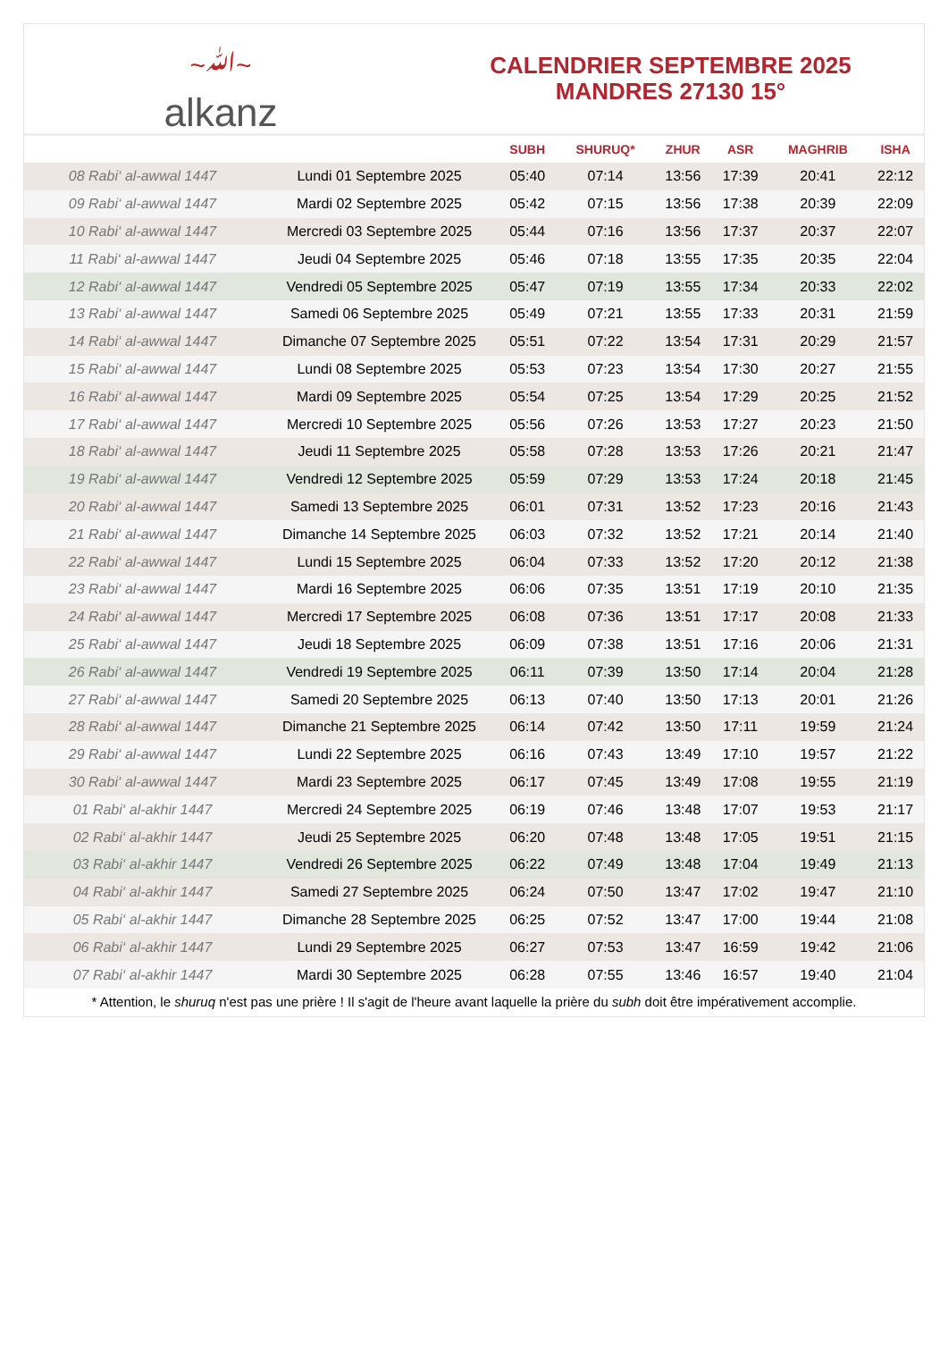~ﷲ~
alkanz
CALENDRIER SEPTEMBRE 2025
MANDRES 27130 15°
| | | SUBH | SHURUQ* | ZHUR | ASR | MAGHRIB | ISHA |
| --- | --- | --- | --- | --- | --- | --- | --- |
| 08 Rabi‘ al-awwal 1447 | Lundi 01 Septembre 2025 | 05:40 | 07:14 | 13:56 | 17:39 | 20:41 | 22:12 |
| 09 Rabi‘ al-awwal 1447 | Mardi 02 Septembre 2025 | 05:42 | 07:15 | 13:56 | 17:38 | 20:39 | 22:09 |
| 10 Rabi‘ al-awwal 1447 | Mercredi 03 Septembre 2025 | 05:44 | 07:16 | 13:56 | 17:37 | 20:37 | 22:07 |
| 11 Rabi‘ al-awwal 1447 | Jeudi 04 Septembre 2025 | 05:46 | 07:18 | 13:55 | 17:35 | 20:35 | 22:04 |
| 12 Rabi‘ al-awwal 1447 | Vendredi 05 Septembre 2025 | 05:47 | 07:19 | 13:55 | 17:34 | 20:33 | 22:02 |
| 13 Rabi‘ al-awwal 1447 | Samedi 06 Septembre 2025 | 05:49 | 07:21 | 13:55 | 17:33 | 20:31 | 21:59 |
| 14 Rabi‘ al-awwal 1447 | Dimanche 07 Septembre 2025 | 05:51 | 07:22 | 13:54 | 17:31 | 20:29 | 21:57 |
| 15 Rabi‘ al-awwal 1447 | Lundi 08 Septembre 2025 | 05:53 | 07:23 | 13:54 | 17:30 | 20:27 | 21:55 |
| 16 Rabi‘ al-awwal 1447 | Mardi 09 Septembre 2025 | 05:54 | 07:25 | 13:54 | 17:29 | 20:25 | 21:52 |
| 17 Rabi‘ al-awwal 1447 | Mercredi 10 Septembre 2025 | 05:56 | 07:26 | 13:53 | 17:27 | 20:23 | 21:50 |
| 18 Rabi‘ al-awwal 1447 | Jeudi 11 Septembre 2025 | 05:58 | 07:28 | 13:53 | 17:26 | 20:21 | 21:47 |
| 19 Rabi‘ al-awwal 1447 | Vendredi 12 Septembre 2025 | 05:59 | 07:29 | 13:53 | 17:24 | 20:18 | 21:45 |
| 20 Rabi‘ al-awwal 1447 | Samedi 13 Septembre 2025 | 06:01 | 07:31 | 13:52 | 17:23 | 20:16 | 21:43 |
| 21 Rabi‘ al-awwal 1447 | Dimanche 14 Septembre 2025 | 06:03 | 07:32 | 13:52 | 17:21 | 20:14 | 21:40 |
| 22 Rabi‘ al-awwal 1447 | Lundi 15 Septembre 2025 | 06:04 | 07:33 | 13:52 | 17:20 | 20:12 | 21:38 |
| 23 Rabi‘ al-awwal 1447 | Mardi 16 Septembre 2025 | 06:06 | 07:35 | 13:51 | 17:19 | 20:10 | 21:35 |
| 24 Rabi‘ al-awwal 1447 | Mercredi 17 Septembre 2025 | 06:08 | 07:36 | 13:51 | 17:17 | 20:08 | 21:33 |
| 25 Rabi‘ al-awwal 1447 | Jeudi 18 Septembre 2025 | 06:09 | 07:38 | 13:51 | 17:16 | 20:06 | 21:31 |
| 26 Rabi‘ al-awwal 1447 | Vendredi 19 Septembre 2025 | 06:11 | 07:39 | 13:50 | 17:14 | 20:04 | 21:28 |
| 27 Rabi‘ al-awwal 1447 | Samedi 20 Septembre 2025 | 06:13 | 07:40 | 13:50 | 17:13 | 20:01 | 21:26 |
| 28 Rabi‘ al-awwal 1447 | Dimanche 21 Septembre 2025 | 06:14 | 07:42 | 13:50 | 17:11 | 19:59 | 21:24 |
| 29 Rabi‘ al-awwal 1447 | Lundi 22 Septembre 2025 | 06:16 | 07:43 | 13:49 | 17:10 | 19:57 | 21:22 |
| 30 Rabi‘ al-awwal 1447 | Mardi 23 Septembre 2025 | 06:17 | 07:45 | 13:49 | 17:08 | 19:55 | 21:19 |
| 01 Rabi‘ al-akhir 1447 | Mercredi 24 Septembre 2025 | 06:19 | 07:46 | 13:48 | 17:07 | 19:53 | 21:17 |
| 02 Rabi‘ al-akhir 1447 | Jeudi 25 Septembre 2025 | 06:20 | 07:48 | 13:48 | 17:05 | 19:51 | 21:15 |
| 03 Rabi‘ al-akhir 1447 | Vendredi 26 Septembre 2025 | 06:22 | 07:49 | 13:48 | 17:04 | 19:49 | 21:13 |
| 04 Rabi‘ al-akhir 1447 | Samedi 27 Septembre 2025 | 06:24 | 07:50 | 13:47 | 17:02 | 19:47 | 21:10 |
| 05 Rabi‘ al-akhir 1447 | Dimanche 28 Septembre 2025 | 06:25 | 07:52 | 13:47 | 17:00 | 19:44 | 21:08 |
| 06 Rabi‘ al-akhir 1447 | Lundi 29 Septembre 2025 | 06:27 | 07:53 | 13:47 | 16:59 | 19:42 | 21:06 |
| 07 Rabi‘ al-akhir 1447 | Mardi 30 Septembre 2025 | 06:28 | 07:55 | 13:46 | 16:57 | 19:40 | 21:04 |
* Attention, le shuruq n'est pas une prière ! Il s'agit de l'heure avant laquelle la prière du subh doit être impérativement accomplie.